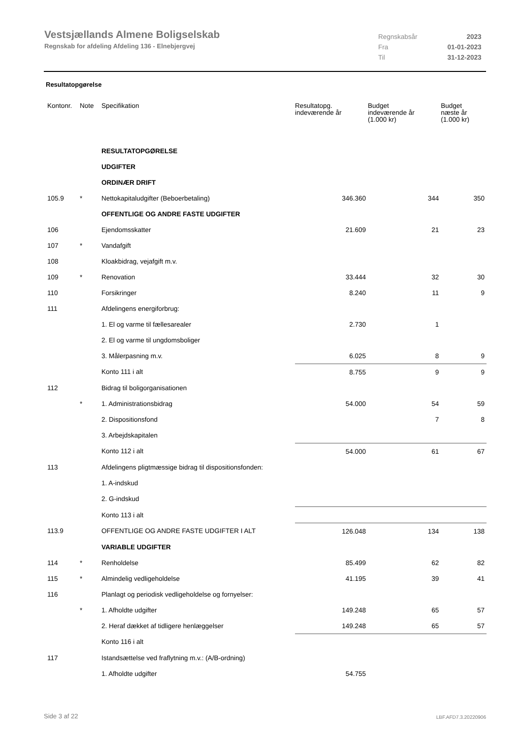Vestsjællands Almene Boligselskab
Regnskab for afdeling Afdeling 136 - Elnebjergvej
| Regnskabsår | 2023 |
| Fra | 01-01-2023 |
| Til | 31-12-2023 |
Resultatopgørelse
| Kontonr. | Note | Specifikation | Resultatopg. indeværende år | Budget indeværende år (1.000 kr) | Budget næste år (1.000 kr) |
| --- | --- | --- | --- | --- | --- |
| | | RESULTATOPGØRELSE | | | |
| | | UDGIFTER | | | |
| | | ORDINÆR DRIFT | | | |
| 105.9 | * | Nettokapitaludgifter (Beboerbetaling) | 346.360 | 344 | 350 |
| | | OFFENTLIGE OG ANDRE FASTE UDGIFTER | | | |
| 106 | | Ejendomsskatter | 21.609 | 21 | 23 |
| 107 | * | Vandafgift | | | |
| 108 | | Kloakbidrag, vejafgift m.v. | | | |
| 109 | * | Renovation | 33.444 | 32 | 30 |
| 110 | | Forsikringer | 8.240 | 11 | 9 |
| 111 | | Afdelingens energiforbrug: | | | |
| | | 1. El og varme til fællesarealer | 2.730 | 1 | |
| | | 2. El og varme til ungdomsboliger | | | |
| | | 3. Målerpasning m.v. | 6.025 | 8 | 9 |
| | | Konto 111 i alt | 8.755 | 9 | 9 |
| 112 | | Bidrag til boligorganisationen | | | |
| | * | 1. Administrationsbidrag | 54.000 | 54 | 59 |
| | | 2. Dispositionsfond | | 7 | 8 |
| | | 3. Arbejdskapitalen | | | |
| | | Konto 112 i alt | 54.000 | 61 | 67 |
| 113 | | Afdelingens pligtmæssige bidrag til dispositionsfonden: | | | |
| | | 1. A-indskud | | | |
| | | 2. G-indskud | | | |
| | | Konto 113 i alt | | | |
| 113.9 | | OFFENTLIGE OG ANDRE FASTE UDGIFTER I ALT | 126.048 | 134 | 138 |
| | | VARIABLE UDGIFTER | | | |
| 114 | * | Renholdelse | 85.499 | 62 | 82 |
| 115 | * | Almindelig vedligeholdelse | 41.195 | 39 | 41 |
| 116 | | Planlagt og periodisk vedligeholdelse og fornyelser: | | | |
| | * | 1. Afholdte udgifter | 149.248 | 65 | 57 |
| | | 2. Heraf dækket af tidligere henlæggelser | 149.248 | 65 | 57 |
| | | Konto 116 i alt | | | |
| 117 | | Istandsættelse ved fraflytning m.v.: (A/B-ordning) | | | |
| | | 1. Afholdte udgifter | 54.755 | | |
Side 3 af 22 LBF.AFD7.3.20220906